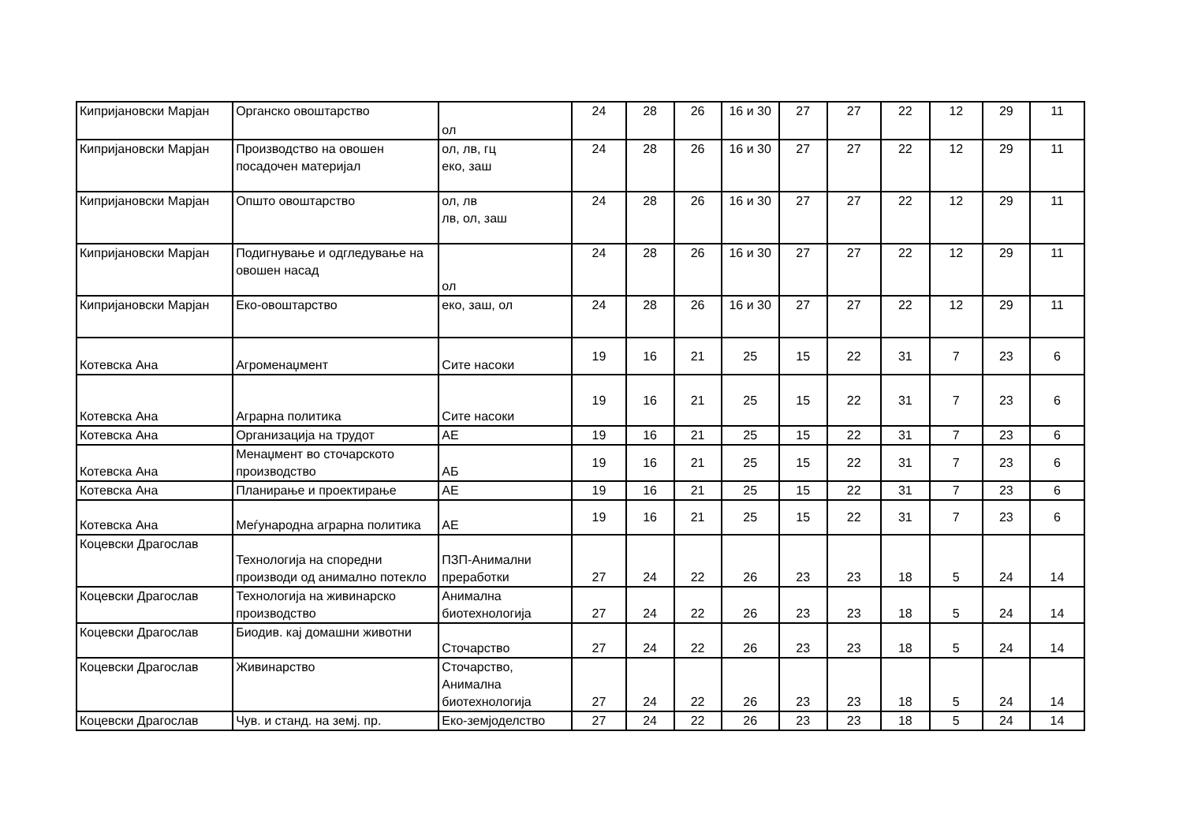| Кипријановски Марјан | Органско овоштарство | ол | 24 | 28 | 26 | 16 и 30 | 27 | 27 | 22 | 12 | 29 | 11 |
| Кипријановски Марјан | Производство на овошен посадочен материјал | ол, лв, гц еко, заш | 24 | 28 | 26 | 16 и 30 | 27 | 27 | 22 | 12 | 29 | 11 |
| Кипријановски Марјан | Општо овоштарство | ол, лв лв, ол, заш | 24 | 28 | 26 | 16 и 30 | 27 | 27 | 22 | 12 | 29 | 11 |
| Кипријановски Марјан | Подигнување и одгледување на овошен насад | ол | 24 | 28 | 26 | 16 и 30 | 27 | 27 | 22 | 12 | 29 | 11 |
| Кипријановски Марјан | Еко-овоштарство | еко, заш, ол | 24 | 28 | 26 | 16 и 30 | 27 | 27 | 22 | 12 | 29 | 11 |
| Котевска Ана | Агроменаџмент | Сите насоки | 19 | 16 | 21 | 25 | 15 | 22 | 31 | 7 | 23 | 6 |
| Котевска Ана | Аграрна политика | Сите насоки | 19 | 16 | 21 | 25 | 15 | 22 | 31 | 7 | 23 | 6 |
| Котевска Ана | Организација на трудот | АЕ | 19 | 16 | 21 | 25 | 15 | 22 | 31 | 7 | 23 | 6 |
| Котевска Ана | Менаџмент во сточарското производство | АБ | 19 | 16 | 21 | 25 | 15 | 22 | 31 | 7 | 23 | 6 |
| Котевска Ана | Планирање и проектирање | АЕ | 19 | 16 | 21 | 25 | 15 | 22 | 31 | 7 | 23 | 6 |
| Котевска Ана | Меѓународна аграрна политика | АЕ | 19 | 16 | 21 | 25 | 15 | 22 | 31 | 7 | 23 | 6 |
| Коцевски Драгослав | Технологија на споредни производи од анимално потекло | ПЗП-Анимални преработки | 27 | 24 | 22 | 26 | 23 | 23 | 18 | 5 | 24 | 14 |
| Коцевски Драгослав | Технологија на живинарско производство | Анимална биотехнологија | 27 | 24 | 22 | 26 | 23 | 23 | 18 | 5 | 24 | 14 |
| Коцевски Драгослав | Биодив. кај домашни животни | Сточарство | 27 | 24 | 22 | 26 | 23 | 23 | 18 | 5 | 24 | 14 |
| Коцевски Драгослав | Живинарство | Сточарство, Анимална биотехнологија | 27 | 24 | 22 | 26 | 23 | 23 | 18 | 5 | 24 | 14 |
| Коцевски Драгослав | Чув. и станд. на земј. пр. | Еко-земјоделство | 27 | 24 | 22 | 26 | 23 | 23 | 18 | 5 | 24 | 14 |